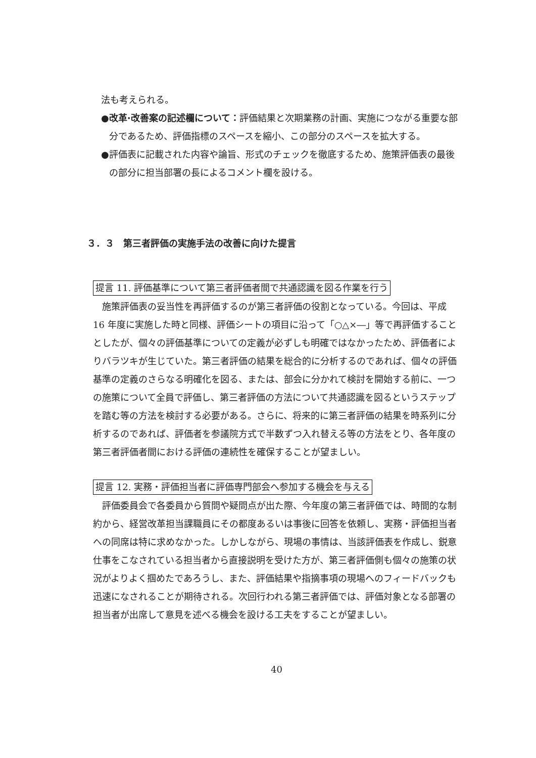法も考えられる。
●改革·改善案の記述欄について：評価結果と次期業務の計画、実施につながる重要な部分であるため、評価指標のスペースを縮小、この部分のスペースを拡大する。
●評価表に記載された内容や論旨、形式のチェックを徹底するため、施策評価表の最後の部分に担当部署の長によるコメント欄を設ける。
３．３　第三者評価の実施手法の改善に向けた提言
提言 11. 評価基準について第三者評価者間で共通認識を図る作業を行う
施策評価表の妥当性を再評価するのが第三者評価の役割となっている。今回は、平成 16 年度に実施した時と同様、評価シートの項目に沿って「○△×―」等で再評価することとしたが、個々の評価基準についての定義が必ずしも明確ではなかったため、評価者によりバラツキが生じていた。第三者評価の結果を総合的に分析するのであれば、個々の評価基準の定義のさらなる明確化を図る、または、部会に分かれて検討を開始する前に、一つの施策について全員で評価し、第三者評価の方法について共通認識を図るというステップを踏む等の方法を検討する必要がある。さらに、将来的に第三者評価の結果を時系列に分析するのであれば、評価者を参議院方式で半数ずつ入れ替える等の方法をとり、各年度の第三者評価者間における評価の連続性を確保することが望ましい。
提言 12. 実務・評価担当者に評価専門部会へ参加する機会を与える
評価委員会で各委員から質問や疑問点が出た際、今年度の第三者評価では、時間的な制約から、経営改革担当課職員にその都度あるいは事後に回答を依頼し、実務・評価担当者への同席は特に求めなかった。しかしながら、現場の事情は、当該評価表を作成し、鋭意仕事をこなされている担当者から直接説明を受けた方が、第三者評価側も個々の施策の状況がよりよく掴めたであろうし、また、評価結果や指摘事項の現場へのフィードバックも迅速になされることが期待される。次回行われる第三者評価では、評価対象となる部署の担当者が出席して意見を述べる機会を設ける工夫をすることが望ましい。
40